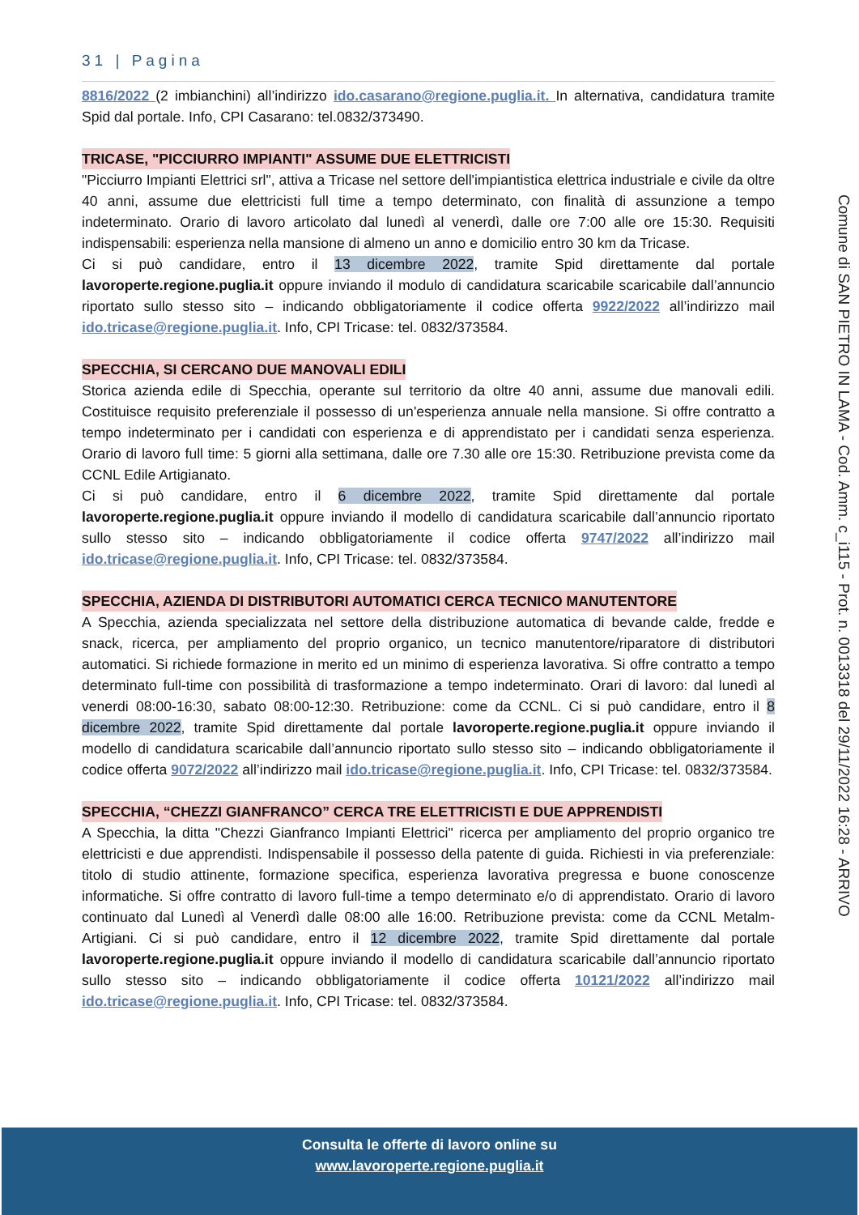31 | Pagina
8816/2022 (2 imbianchini) all’indirizzo ido.casarano@regione.puglia.it. In alternativa, candidatura tramite Spid dal portale. Info, CPI Casarano: tel.0832/373490.
TRICASE, "PICCIURRO IMPIANTI" ASSUME DUE ELETTRICISTI
"Picciurro Impianti Elettrici srl", attiva a Tricase nel settore dell'impiantistica elettrica industriale e civile da oltre 40 anni, assume due elettricisti full time a tempo determinato, con finalità di assunzione a tempo indeterminato. Orario di lavoro articolato dal lunedì al venerdì, dalle ore 7:00 alle ore 15:30. Requisiti indispensabili: esperienza nella mansione di almeno un anno e domicilio entro 30 km da Tricase.
Ci si può candidare, entro il 13 dicembre 2022, tramite Spid direttamente dal portale lavoroperte.regione.puglia.it oppure inviando il modulo di candidatura scaricabile scaricabile dall’annuncio riportato sullo stesso sito – indicando obbligatoriamente il codice offerta 9922/2022 all’indirizzo mail ido.tricase@regione.puglia.it. Info, CPI Tricase: tel. 0832/373584.
SPECCHIA, SI CERCANO DUE MANOVALI EDILI
Storica azienda edile di Specchia, operante sul territorio da oltre 40 anni, assume due manovali edili. Costituisce requisito preferenziale il possesso di un'esperienza annuale nella mansione. Si offre contratto a tempo indeterminato per i candidati con esperienza e di apprendistato per i candidati senza esperienza. Orario di lavoro full time: 5 giorni alla settimana, dalle ore 7.30 alle ore 15:30. Retribuzione prevista come da CCNL Edile Artigianato.
Ci si può candidare, entro il 6 dicembre 2022, tramite Spid direttamente dal portale lavoroperte.regione.puglia.it oppure inviando il modello di candidatura scaricabile dall’annuncio riportato sullo stesso sito – indicando obbligatoriamente il codice offerta 9747/2022 all’indirizzo mail ido.tricase@regione.puglia.it. Info, CPI Tricase: tel. 0832/373584.
SPECCHIA, AZIENDA DI DISTRIBUTORI AUTOMATICI CERCA TECNICO MANUTENTORE
A Specchia, azienda specializzata nel settore della distribuzione automatica di bevande calde, fredde e snack, ricerca, per ampliamento del proprio organico, un tecnico manutentore/riparatore di distributori automatici. Si richiede formazione in merito ed un minimo di esperienza lavorativa. Si offre contratto a tempo determinato full-time con possibilità di trasformazione a tempo indeterminato. Orari di lavoro: dal lunedì al venerdi 08:00-16:30, sabato 08:00-12:30. Retribuzione: come da CCNL. Ci si può candidare, entro il 8 dicembre 2022, tramite Spid direttamente dal portale lavoroperte.regione.puglia.it oppure inviando il modello di candidatura scaricabile dall’annuncio riportato sullo stesso sito – indicando obbligatoriamente il codice offerta 9072/2022 all’indirizzo mail ido.tricase@regione.puglia.it. Info, CPI Tricase: tel. 0832/373584.
SPECCHIA, “CHEZZI GIANFRANCO” CERCA TRE ELETTRICISTI E DUE APPRENDISTI
A Specchia, la ditta "Chezzi Gianfranco Impianti Elettrici" ricerca per ampliamento del proprio organico tre elettricisti e due apprendisti. Indispensabile il possesso della patente di guida. Richiesti in via preferenziale: titolo di studio attinente, formazione specifica, esperienza lavorativa pregressa e buone conoscenze informatiche. Si offre contratto di lavoro full-time a tempo determinato e/o di apprendistato. Orario di lavoro continuato dal Lunedì al Venerdì dalle 08:00 alle 16:00. Retribuzione prevista: come da CCNL Metalm-Artigiani. Ci si può candidare, entro il 12 dicembre 2022, tramite Spid direttamente dal portale lavoroperte.regione.puglia.it oppure inviando il modello di candidatura scaricabile dall’annuncio riportato sullo stesso sito – indicando obbligatoriamente il codice offerta 10121/2022 all’indirizzo mail ido.tricase@regione.puglia.it. Info, CPI Tricase: tel. 0832/373584.
Comune di SAN PIETRO IN LAMA - Cod. Amm. c_i115 - Prot. n. 0013318 del 29/11/2022 16:28 - ARRIVO
Consulta le offerte di lavoro online su
www.lavoroperte.regione.puglia.it